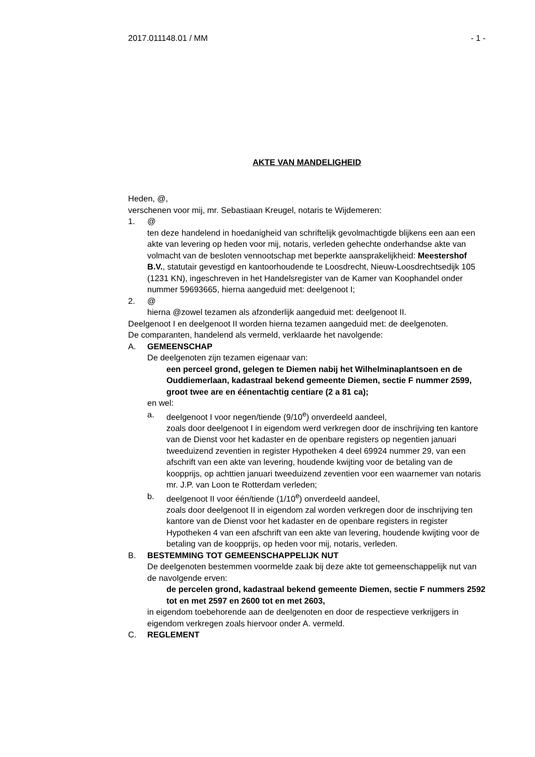2017.011148.01 / MM - 1 -
AKTE VAN MANDELIGHEID
Heden, @,
verschenen voor mij, mr. Sebastiaan Kreugel, notaris te Wijdemeren:
1. @
ten deze handelend in hoedanigheid van schriftelijk gevolmachtigde blijkens een aan een akte van levering op heden voor mij, notaris, verleden gehechte onderhandse akte van volmacht van de besloten vennootschap met beperkte aansprakelijkheid: Meestershof B.V., statutair gevestigd en kantoorhoudende te Loosdrecht, Nieuw-Loosdrechtsedijk 105 (1231 KN), ingeschreven in het Handelsregister van de Kamer van Koophandel onder nummer 59693665, hierna aangeduid met: deelgenoot I;
2. @
hierna @zowel tezamen als afzonderlijk aangeduid met: deelgenoot II.
Deelgenoot I en deelgenoot II worden hierna tezamen aangeduid met: de deelgenoten.
De comparanten, handelend als vermeld, verklaarde het navolgende:
A. GEMEENSCHAP
De deelgenoten zijn tezamen eigenaar van:
een perceel grond, gelegen te Diemen nabij het Wilhelminaplantsoen en de Ouddiemerlaan, kadastraal bekend gemeente Diemen, sectie F nummer 2599, groot twee are en éénentachtig centiare (2 a 81 ca);
en wel:
a. deelgenoot I voor negen/tiende (9/10<sup>e</sup>) onverdeeld aandeel,
zoals door deelgenoot I in eigendom werd verkregen door de inschrijving ten kantore van de Dienst voor het kadaster en de openbare registers op negentien januari tweeduizend zeventien in register Hypotheken 4 deel 69924 nummer 29, van een afschrift van een akte van levering, houdende kwijting voor de betaling van de koopprijs, op achttien januari tweeduizend zeventien voor een waarnemer van notaris mr. J.P. van Loon te Rotterdam verleden;
b. deelgenoot II voor één/tiende (1/10<sup>e</sup>) onverdeeld aandeel,
zoals door deelgenoot II in eigendom zal worden verkregen door de inschrijving ten kantore van de Dienst voor het kadaster en de openbare registers in register Hypotheken 4 van een afschrift van een akte van levering, houdende kwijting voor de betaling van de koopprijs, op heden voor mij, notaris, verleden.
B. BESTEMMING TOT GEMEENSCHAPPELIJK NUT
De deelgenoten bestemmen voormelde zaak bij deze akte tot gemeenschappelijk nut van de navolgende erven:
de percelen grond, kadastraal bekend gemeente Diemen, sectie F nummers 2592 tot en met 2597 en 2600 tot en met 2603,
in eigendom toebehorende aan de deelgenoten en door de respectieve verkrijgers in eigendom verkregen zoals hiervoor onder A. vermeld.
C. REGLEMENT